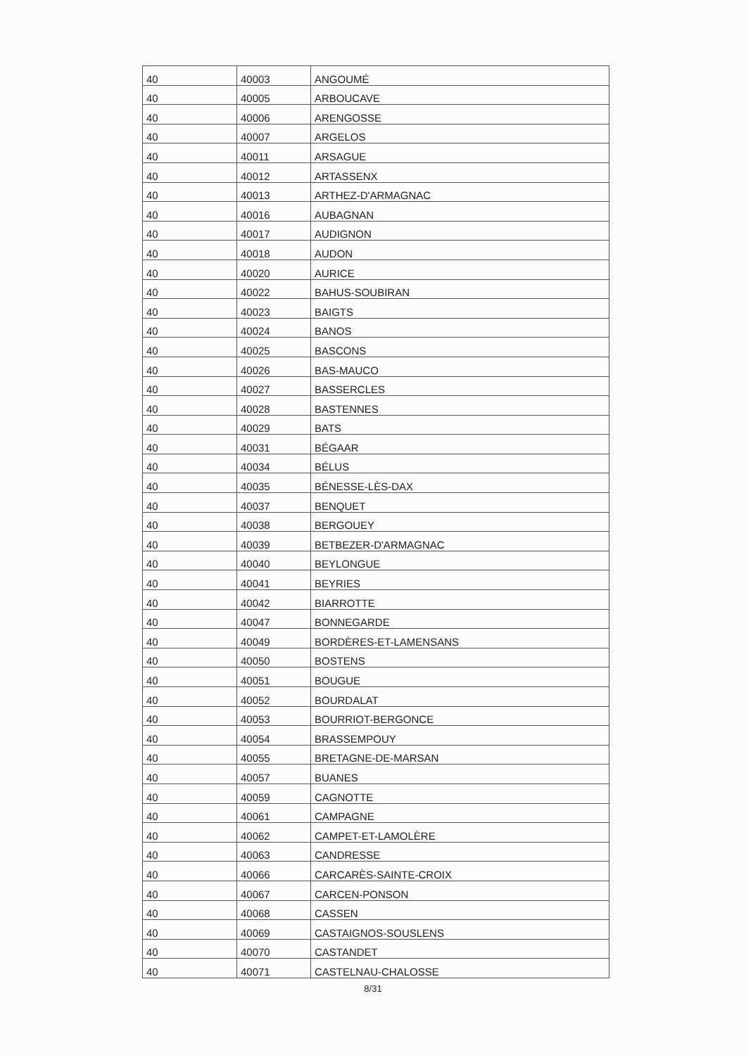| 40 | 40003 | ANGOUMÉ |
| 40 | 40005 | ARBOUCAVE |
| 40 | 40006 | ARENGOSSE |
| 40 | 40007 | ARGELOS |
| 40 | 40011 | ARSAGUE |
| 40 | 40012 | ARTASSENX |
| 40 | 40013 | ARTHEZ-D'ARMAGNAC |
| 40 | 40016 | AUBAGNAN |
| 40 | 40017 | AUDIGNON |
| 40 | 40018 | AUDON |
| 40 | 40020 | AURICE |
| 40 | 40022 | BAHUS-SOUBIRAN |
| 40 | 40023 | BAIGTS |
| 40 | 40024 | BANOS |
| 40 | 40025 | BASCONS |
| 40 | 40026 | BAS-MAUCO |
| 40 | 40027 | BASSERCLES |
| 40 | 40028 | BASTENNES |
| 40 | 40029 | BATS |
| 40 | 40031 | BÉGAAR |
| 40 | 40034 | BÉLUS |
| 40 | 40035 | BÉNESSE-LÈS-DAX |
| 40 | 40037 | BENQUET |
| 40 | 40038 | BERGOUEY |
| 40 | 40039 | BETBEZER-D'ARMAGNAC |
| 40 | 40040 | BEYLONGUE |
| 40 | 40041 | BEYRIES |
| 40 | 40042 | BIARROTTE |
| 40 | 40047 | BONNEGARDE |
| 40 | 40049 | BORDÈRES-ET-LAMENSANS |
| 40 | 40050 | BOSTENS |
| 40 | 40051 | BOUGUE |
| 40 | 40052 | BOURDALAT |
| 40 | 40053 | BOURRIOT-BERGONCE |
| 40 | 40054 | BRASSEMPOUY |
| 40 | 40055 | BRETAGNE-DE-MARSAN |
| 40 | 40057 | BUANES |
| 40 | 40059 | CAGNOTTE |
| 40 | 40061 | CAMPAGNE |
| 40 | 40062 | CAMPET-ET-LAMOLÈRE |
| 40 | 40063 | CANDRESSE |
| 40 | 40066 | CARCARÈS-SAINTE-CROIX |
| 40 | 40067 | CARCEN-PONSON |
| 40 | 40068 | CASSEN |
| 40 | 40069 | CASTAIGNOS-SOUSLENS |
| 40 | 40070 | CASTANDET |
| 40 | 40071 | CASTELNAU-CHALOSSE |
8/31